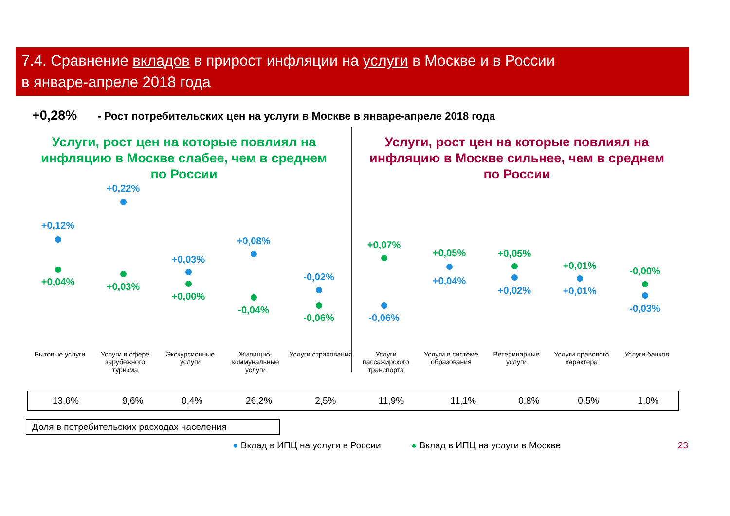7.4. Сравнение вкладов в прирост инфляции на услуги в Москве и в России
в январе-апреле 2018 года
+0,28% - Рост потребительских цен на услуги в Москве в январе-апреле 2018 года
Услуги, рост цен на которые повлиял на инфляцию в Москве слабее, чем в среднем по России
Услуги, рост цен на которые повлиял на инфляцию в Москве сильнее, чем в среднем по России
+0,12%
+0,04%
+0,22%
+0,03%
+0,03%
+0,00%
+0,08%
-0,04%
-0,02%
-0,06%
+0,07%
-0,06%
+0,05%
+0,04%
+0,05%
+0,02%
+0,01%
+0,01%
-0,00%
-0,03%
Бытовые услуги Услуги в сфере зарубежного туризма
Экскурсионные услуги
Жилищно-коммунальные услуги
Услуги страхования
Услуги пассажирского транспорта
Услуги в системе образования
Ветеринарные услуги
Услуги правового характера
Услуги банков
| 13,6% | 9,6% | 0,4% | 26,2% | 2,5% | 11,9% | 11,1% | 0,8% | 0,5% | 1,0% |
Доля в потребительских расходах населения
● Вклад в ИПЦ на услуги в России
● Вклад в ИПЦ на услуги в Москве
23